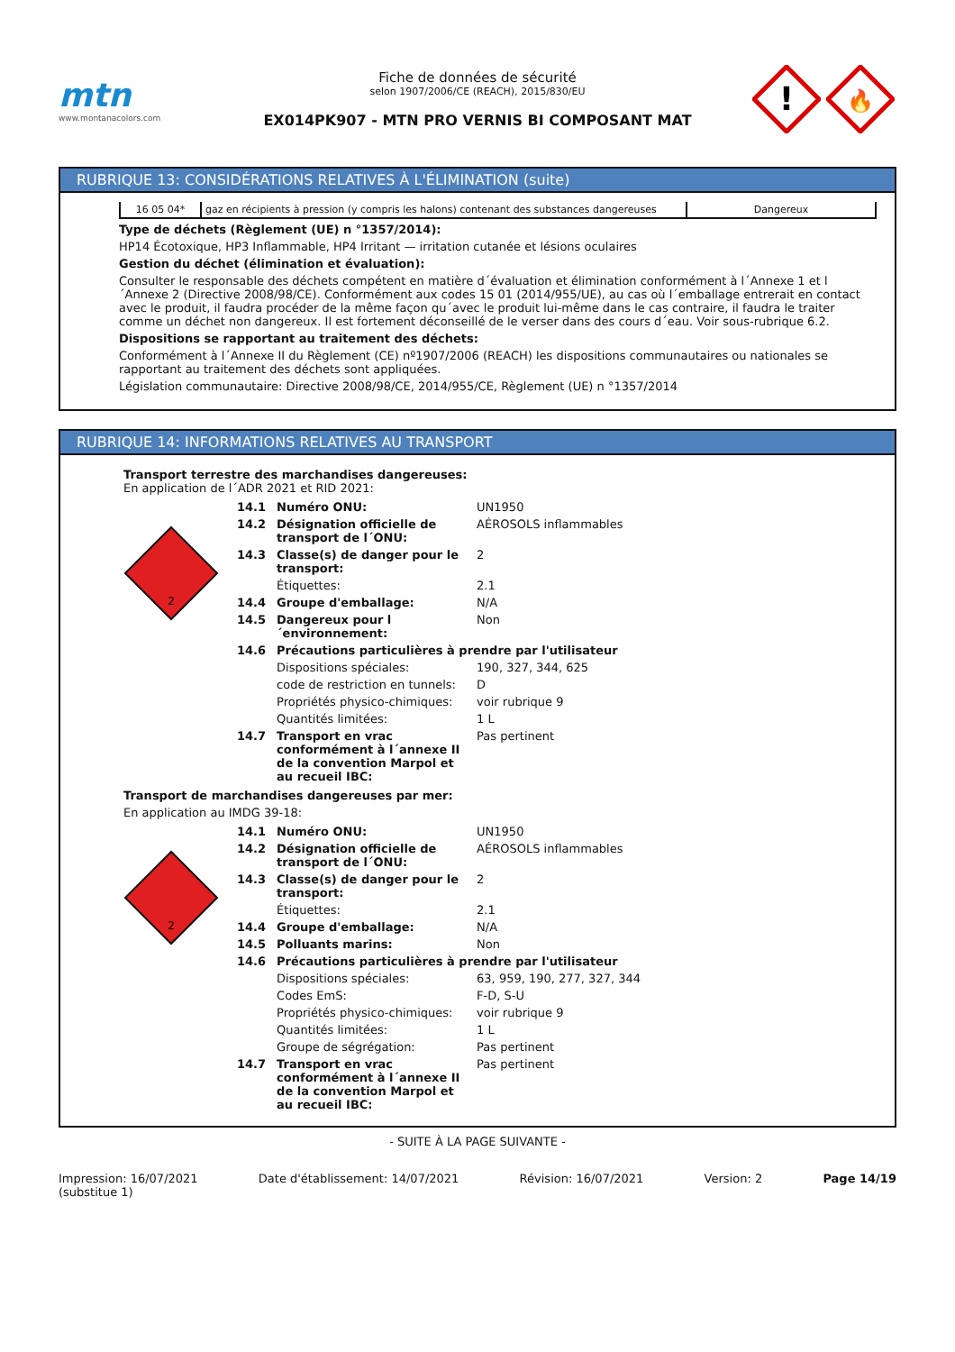mtn
www.montanacolors.com
Fiche de données de sécurité
selon 1907/2006/CE (REACH), 2015/830/EU
EX014PK907 - MTN PRO VERNIS BI COMPOSANT MAT
!
🔥
RUBRIQUE 13: CONSIDÉRATIONS RELATIVES À L'ÉLIMINATION (suite)
| 16 05 04* | gaz en récipients à pression (y compris les halons) contenant des substances dangereuses | Dangereux |
Type de déchets (Règlement (UE) n °1357/2014):
HP14 Écotoxique, HP3 Inflammable, HP4 Irritant — irritation cutanée et lésions oculaires
Gestion du déchet (élimination et évaluation):
Consulter le responsable des déchets compétent en matière d´évaluation et élimination conformément à l´Annexe 1 et l´Annexe 2 (Directive 2008/98/CE). Conformément aux codes 15 01 (2014/955/UE), au cas où l´emballage entrerait en contact avec le produit, il faudra procéder de la même façon qu´avec le produit lui-même dans le cas contraire, il faudra le traiter comme un déchet non dangereux. Il est fortement déconseillé de le verser dans des cours d´eau. Voir sous-rubrique 6.2.
Dispositions se rapportant au traitement des déchets:
Conformément à l´Annexe II du Règlement (CE) nº1907/2006 (REACH) les dispositions communautaires ou nationales se rapportant au traitement des déchets sont appliquées.
Législation communautaire: Directive 2008/98/CE, 2014/955/CE, Règlement (UE) n °1357/2014
RUBRIQUE 14: INFORMATIONS RELATIVES AU TRANSPORT
Transport terrestre des marchandises dangereuses:
En application de l´ADR 2021 et RID 2021:
2
| 14.1 | Numéro ONU: | UN1950 |
| 14.2 | Désignation officielle de transport de l´ONU: | AÉROSOLS inflammables |
| 14.3 | Classe(s) de danger pour le transport: | 2 |
| | Étiquettes: | 2.1 |
| 14.4 | Groupe d'emballage: | N/A |
| 14.5 | Dangereux pour l´environnement: | Non |
| 14.6 | Précautions particulières à prendre par l'utilisateur | |
| | Dispositions spéciales: | 190, 327, 344, 625 |
| | code de restriction en tunnels: | D |
| | Propriétés physico-chimiques: | voir rubrique 9 |
| | Quantités limitées: | 1 L |
| 14.7 | Transport en vrac conformément à l´annexe II de la convention Marpol et au recueil IBC: | Pas pertinent |
Transport de marchandises dangereuses par mer:
En application au IMDG 39-18:
2
| 14.1 | Numéro ONU: | UN1950 |
| 14.2 | Désignation officielle de transport de l´ONU: | AÉROSOLS inflammables |
| 14.3 | Classe(s) de danger pour le transport: | 2 |
| | Étiquettes: | 2.1 |
| 14.4 | Groupe d'emballage: | N/A |
| 14.5 | Polluants marins: | Non |
| 14.6 | Précautions particulières à prendre par l'utilisateur | |
| | Dispositions spéciales: | 63, 959, 190, 277, 327, 344 |
| | Codes EmS: | F-D, S-U |
| | Propriétés physico-chimiques: | voir rubrique 9 |
| | Quantités limitées: | 1 L |
| | Groupe de ségrégation: | Pas pertinent |
| 14.7 | Transport en vrac conformément à l´annexe II de la convention Marpol et au recueil IBC: | Pas pertinent |
- SUITE À LA PAGE SUIVANTE -
Impression: 16/07/2021
(substitue 1) Date d'établissement: 14/07/2021 Révision: 16/07/2021 Version: 2 Page 14/19